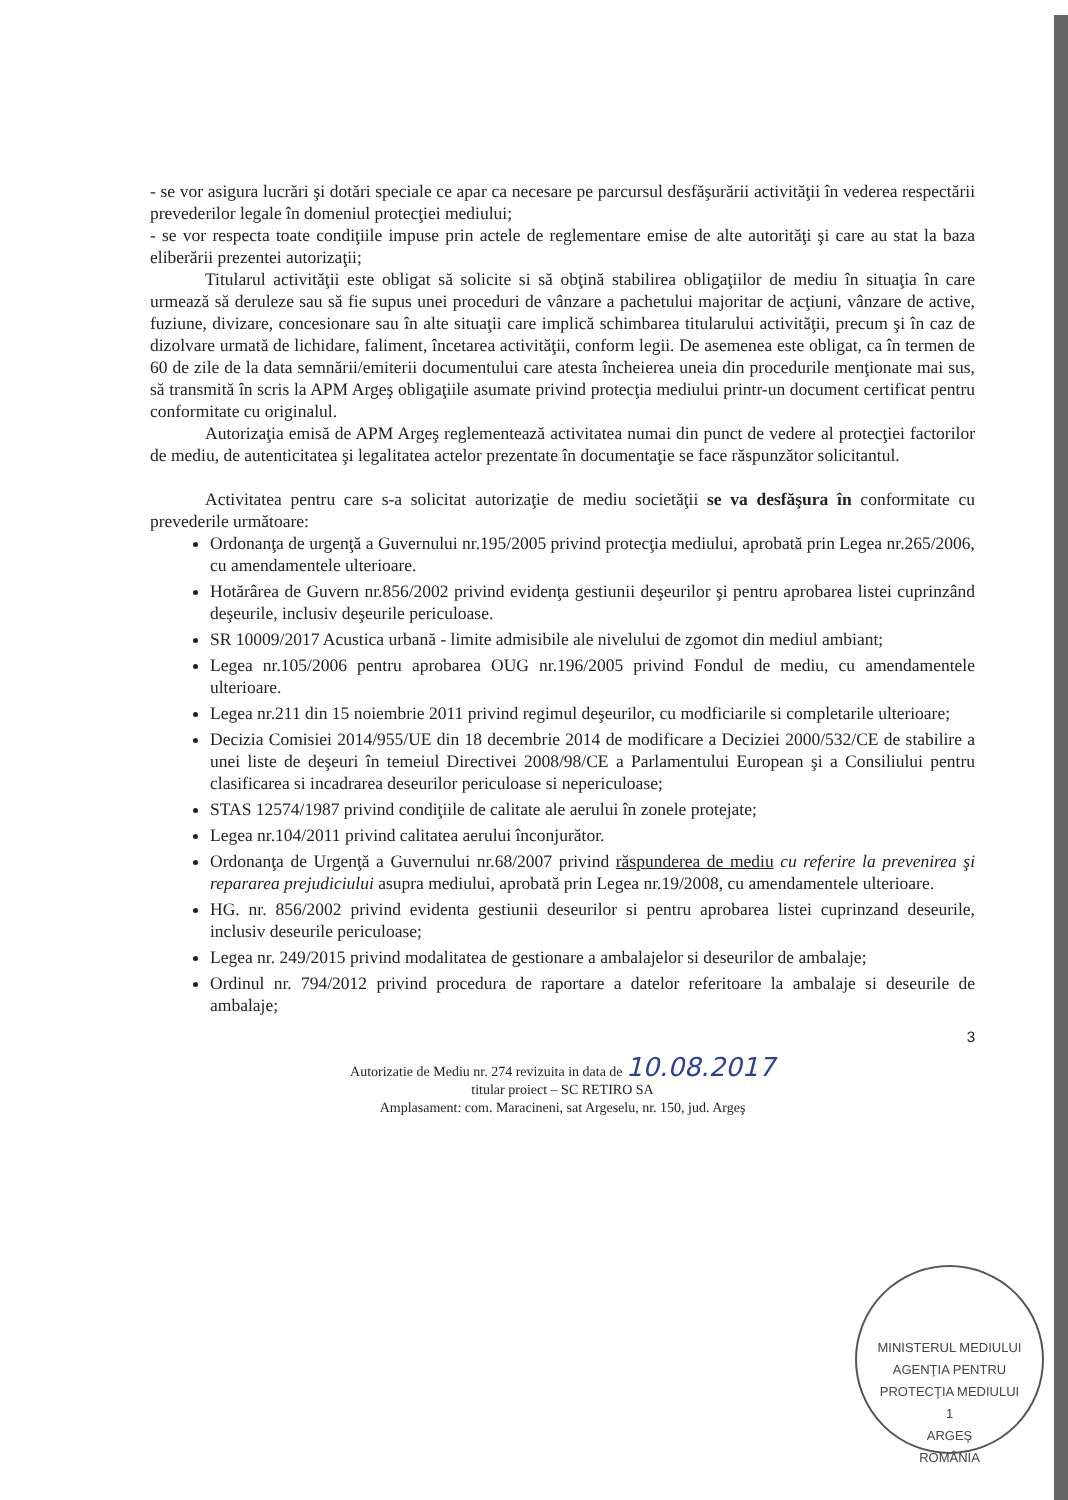- se vor asigura lucrări şi dotări speciale ce apar ca necesare pe parcursul desfăşurării activităţii în vederea respectării prevederilor legale în domeniul protecţiei mediului;
- se vor respecta toate condiţiile impuse prin actele de reglementare emise de alte autorităţi şi care au stat la baza eliberării prezentei autorizaţii;
Titularul activităţii este obligat să solicite si să obţină stabilirea obligaţiilor de mediu în situaţia în care urmează să deruleze sau să fie supus unei proceduri de vânzare a pachetului majoritar de acţiuni, vânzare de active, fuziune, divizare, concesionare sau în alte situaţii care implică schimbarea titularului activităţii, precum şi în caz de dizolvare urmată de lichidare, faliment, încetarea activităţii, conform legii. De asemenea este obligat, ca în termen de 60 de zile de la data semnării/emiterii documentului care atesta încheierea uneia din procedurile menţionate mai sus, să transmită în scris la APM Argeş obligaţiile asumate privind protecţia mediului printr-un document certificat pentru conformitate cu originalul.
Autorizaţia emisă de APM Argeş reglementează activitatea numai din punct de vedere al protecţiei factorilor de mediu, de autenticitatea şi legalitatea actelor prezentate în documentaţie se face răspunzător solicitantul.
Activitatea pentru care s-a solicitat autorizaţie de mediu societăţii se va desfăşura în conformitate cu prevederile următoare:
Ordonanţa de urgenţă a Guvernului nr.195/2005 privind protecţia mediului, aprobată prin Legea nr.265/2006, cu amendamentele ulterioare.
Hotărârea de Guvern nr.856/2002 privind evidenţa gestiunii deşeurilor şi pentru aprobarea listei cuprinzând deşeurile, inclusiv deşeurile periculoase.
SR 10009/2017 Acustica urbană - limite admisibile ale nivelului de zgomot din mediul ambiant;
Legea nr.105/2006 pentru aprobarea OUG nr.196/2005 privind Fondul de mediu, cu amendamentele ulterioare.
Legea nr.211 din 15 noiembrie 2011 privind regimul deşeurilor, cu modficiarile si completarile ulterioare;
Decizia Comisiei 2014/955/UE din 18 decembrie 2014 de modificare a Deciziei 2000/532/CE de stabilire a unei liste de deşeuri în temeiul Directivei 2008/98/CE a Parlamentului European şi a Consiliului pentru clasificarea si incadrarea deseurilor periculoase si nepericuloase;
STAS 12574/1987 privind condiţiile de calitate ale aerului în zonele protejate;
Legea nr.104/2011 privind calitatea aerului înconjurător.
Ordonanţa de Urgenţă a Guvernului nr.68/2007 privind răspunderea de mediu cu referire la prevenirea şi repararea prejudiciului asupra mediului, aprobată prin Legea nr.19/2008, cu amendamentele ulterioare.
HG. nr. 856/2002 privind evidenta gestiunii deseurilor si pentru aprobarea listei cuprinzand deseurile, inclusiv deseurile periculoase;
Legea nr. 249/2015 privind modalitatea de gestionare a ambalajelor si deseurilor de ambalaje;
Ordinul nr. 794/2012 privind procedura de raportare a datelor referitoare la ambalaje si deseurile de ambalaje;
3
Autorizatie de Mediu nr. 274 revizuita in data de 10.08.2017
titular proiect – SC RETIRO SA
Amplasament: com. Maracineni, sat Argeselu, nr. 150, jud. Argeş
MINISTERUL MEDIULUI
AGENŢIA PENTRU PROTECŢIA MEDIULUI
1
ARGEŞ
ROMÂNIA